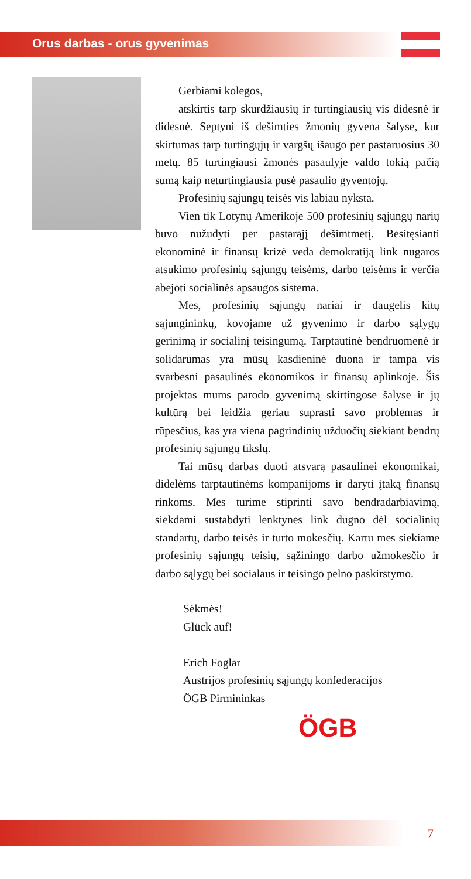Orus darbas - orus gyvenimas
Gerbiami kolegos,
atskirtis tarp skurdžiausių ir turtingiausių vis didesnė ir didesnė. Septyni iš dešimties žmonių gyvena šalyse, kur skirtumas tarp turtingųjų ir vargšų išaugo per pastaruosius 30 metų. 85 turtingiausi žmonės pasaulyje valdo tokią pačią sumą kaip neturtingiausia pusė pasaulio gyventojų.
Profesinių sąjungų teisės vis labiau nyksta.
Vien tik Lotynų Amerikoje 500 profesinių sąjungų narių buvo nužudyti per pastarąjį dešimtmetį. Besitęsianti ekonominė ir finansų krizė veda demokratiją link nugaros atsukimo profesinių sąjungų teisėms, darbo teisėms ir verčia abejoti socialinės apsaugos sistema.
Mes, profesinių sąjungų nariai ir daugelis kitų sąjungininkų, kovojame už gyvenimo ir darbo sąlygų gerinimą ir socialinį teisingumą. Tarptautinė bendruomenė ir solidarumas yra mūsų kasdieninė duona ir tampa vis svarbesni pasaulinės ekonomikos ir finansų aplinkoje. Šis projektas mums parodo gyvenimą skirtingose šalyse ir jų kultūrą bei leidžia geriau suprasti savo problemas ir rūpesčius, kas yra viena pagrindinių užduočių siekiant bendrų profesinių sąjungų tikslų.
Tai mūsų darbas duoti atsvarą pasaulinei ekonomikai, didelėms tarptautinėms kompanijoms ir daryti įtaką finansų rinkoms. Mes turime stiprinti savo bendradarbiavimą, siekdami sustabdyti lenktynes link dugno dėl socialinių standartų, darbo teisės ir turto mokesčių. Kartu mes siekiame profesinių sąjungų teisių, sąžiningo darbo užmokesčio ir darbo sąlygų bei socialaus ir teisingo pelno paskirstymo.
Sėkmės!
Glück auf!
Erich Foglar
Austrijos profesinių sąjungų konfederacijos
ÖGB Pirmininkas
ÖGB
7